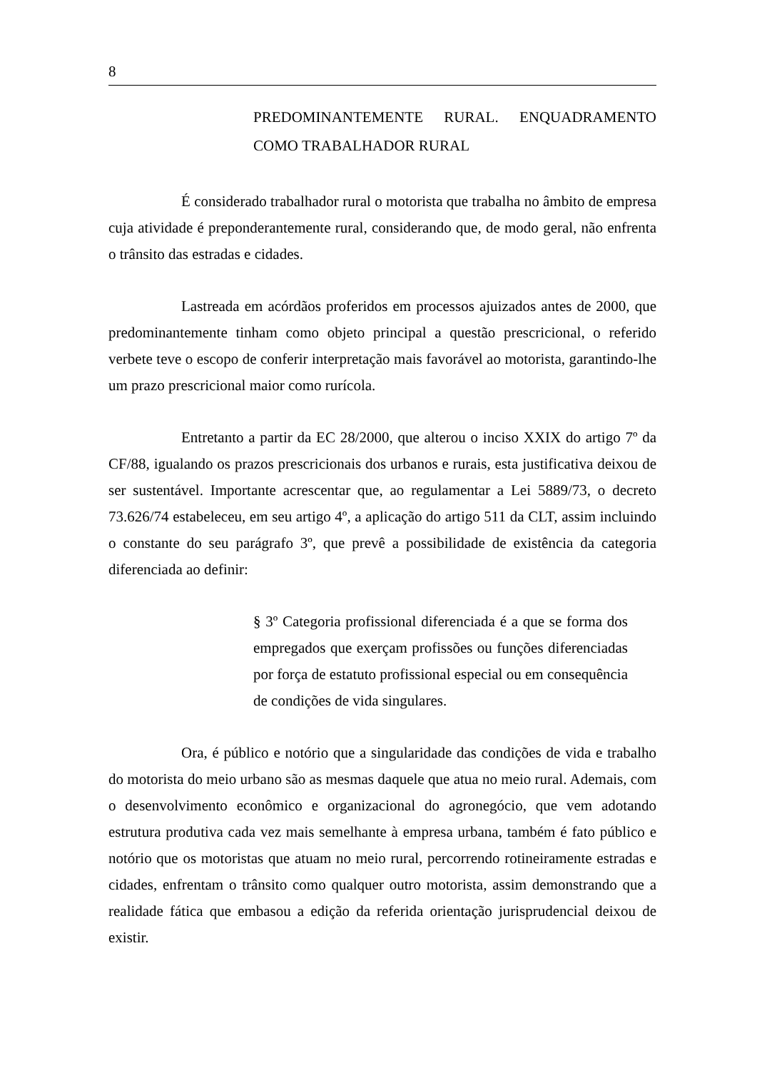8
PREDOMINANTEMENTE RURAL. ENQUADRAMENTO COMO TRABALHADOR RURAL
É considerado trabalhador rural o motorista que trabalha no âmbito de empresa cuja atividade é preponderantemente rural, considerando que, de modo geral, não enfrenta o trânsito das estradas e cidades.
Lastreada em acórdãos proferidos em processos ajuizados antes de 2000, que predominantemente tinham como objeto principal a questão prescricional, o referido verbete teve o escopo de conferir interpretação mais favorável ao motorista, garantindo-lhe um prazo prescricional maior como rurícola.
Entretanto a partir da EC 28/2000, que alterou o inciso XXIX do artigo 7º da CF/88, igualando os prazos prescricionais dos urbanos e rurais, esta justificativa deixou de ser sustentável. Importante acrescentar que, ao regulamentar a Lei 5889/73, o decreto 73.626/74 estabeleceu, em seu artigo 4º, a aplicação do artigo 511 da CLT, assim incluindo o constante do seu parágrafo 3º, que prevê a possibilidade de existência da categoria diferenciada ao definir:
§ 3º Categoria profissional diferenciada é a que se forma dos empregados que exerçam profissões ou funções diferenciadas por força de estatuto profissional especial ou em consequência de condições de vida singulares.
Ora, é público e notório que a singularidade das condições de vida e trabalho do motorista do meio urbano são as mesmas daquele que atua no meio rural. Ademais, com o desenvolvimento econômico e organizacional do agronegócio, que vem adotando estrutura produtiva cada vez mais semelhante à empresa urbana, também é fato público e notório que os motoristas que atuam no meio rural, percorrendo rotineiramente estradas e cidades, enfrentam o trânsito como qualquer outro motorista, assim demonstrando que a realidade fática que embasou a edição da referida orientação jurisprudencial deixou de existir.